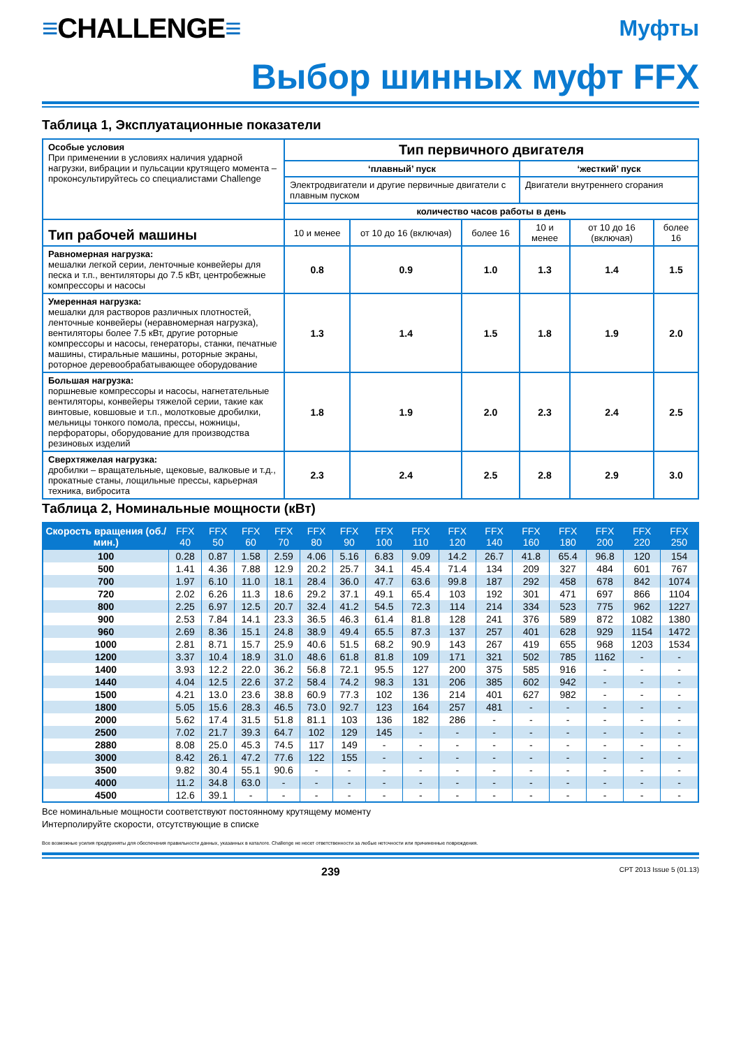≡CHALLENGE≡
Муфты
Выбор шинных муфт FFX
Таблица 1, Эксплуатационные показатели
| Особые условия При применении в условиях наличия ударной нагрузки, вибрации и пульсации крутящего момента – проконсультируйтесь со специалистами Challenge | Тип первичного двигателя | | | | | |
| | ‘плавный’ пуск | | | ‘жесткий’ пуск | | |
| | Электродвигатели и другие первичные двигатели с плавным пуском | | | Двигатели внутреннего сгорания | | |
| | количество часов работы в день | | | | | |
| Тип рабочей машины | 10 и менее | от 10 до 16 (включая) | более 16 | 10 и менее | от 10 до 16 (включая) | более 16 |
| Равномерная нагрузка: мешалки легкой серии, ленточные конвейеры для песка и т.п., вентиляторы до 7.5 кВт, центробежные компрессоры и насосы | 0.8 | 0.9 | 1.0 | 1.3 | 1.4 | 1.5 |
| Умеренная нагрузка: мешалки для растворов различных плотностей, ленточные конвейеры (неравномерная нагрузка), вентиляторы более 7.5 кВт, другие роторные компрессоры и насосы, генераторы, станки, печатные машины, стиральные машины, роторные экраны, роторное деревообрабатывающее оборудование | 1.3 | 1.4 | 1.5 | 1.8 | 1.9 | 2.0 |
| Большая нагрузка: поршневые компрессоры и насосы, нагнетательные вентиляторы, конвейеры тяжелой серии, такие как винтовые, ковшовые и т.п., молотковые дробилки, мельницы тонкого помола, прессы, ножницы, перфораторы, оборудование для производства резиновых изделий | 1.8 | 1.9 | 2.0 | 2.3 | 2.4 | 2.5 |
| Сверхтяжелая нагрузка: дробилки – вращательные, щековые, валковые и т.д., прокатные станы, лощильные прессы, карьерная техника, вибросита | 2.3 | 2.4 | 2.5 | 2.8 | 2.9 | 3.0 |
Таблица 2, Номинальные мощности (кВт)
| Скорость вращения (об./мин.) | FFX 40 | FFX 50 | FFX 60 | FFX 70 | FFX 80 | FFX 90 | FFX 100 | FFX 110 | FFX 120 | FFX 140 | FFX 160 | FFX 180 | FFX 200 | FFX 220 | FFX 250 |
| --- | --- | --- | --- | --- | --- | --- | --- | --- | --- | --- | --- | --- | --- | --- | --- |
| 100 | 0.28 | 0.87 | 1.58 | 2.59 | 4.06 | 5.16 | 6.83 | 9.09 | 14.2 | 26.7 | 41.8 | 65.4 | 96.8 | 120 | 154 |
| 500 | 1.41 | 4.36 | 7.88 | 12.9 | 20.2 | 25.7 | 34.1 | 45.4 | 71.4 | 134 | 209 | 327 | 484 | 601 | 767 |
| 700 | 1.97 | 6.10 | 11.0 | 18.1 | 28.4 | 36.0 | 47.7 | 63.6 | 99.8 | 187 | 292 | 458 | 678 | 842 | 1074 |
| 720 | 2.02 | 6.26 | 11.3 | 18.6 | 29.2 | 37.1 | 49.1 | 65.4 | 103 | 192 | 301 | 471 | 697 | 866 | 1104 |
| 800 | 2.25 | 6.97 | 12.5 | 20.7 | 32.4 | 41.2 | 54.5 | 72.3 | 114 | 214 | 334 | 523 | 775 | 962 | 1227 |
| 900 | 2.53 | 7.84 | 14.1 | 23.3 | 36.5 | 46.3 | 61.4 | 81.8 | 128 | 241 | 376 | 589 | 872 | 1082 | 1380 |
| 960 | 2.69 | 8.36 | 15.1 | 24.8 | 38.9 | 49.4 | 65.5 | 87.3 | 137 | 257 | 401 | 628 | 929 | 1154 | 1472 |
| 1000 | 2.81 | 8.71 | 15.7 | 25.9 | 40.6 | 51.5 | 68.2 | 90.9 | 143 | 267 | 419 | 655 | 968 | 1203 | 1534 |
| 1200 | 3.37 | 10.4 | 18.9 | 31.0 | 48.6 | 61.8 | 81.8 | 109 | 171 | 321 | 502 | 785 | 1162 | - | - |
| 1400 | 3.93 | 12.2 | 22.0 | 36.2 | 56.8 | 72.1 | 95.5 | 127 | 200 | 375 | 585 | 916 | - | - | - |
| 1440 | 4.04 | 12.5 | 22.6 | 37.2 | 58.4 | 74.2 | 98.3 | 131 | 206 | 385 | 602 | 942 | - | - | - |
| 1500 | 4.21 | 13.0 | 23.6 | 38.8 | 60.9 | 77.3 | 102 | 136 | 214 | 401 | 627 | 982 | - | - | - |
| 1800 | 5.05 | 15.6 | 28.3 | 46.5 | 73.0 | 92.7 | 123 | 164 | 257 | 481 | - | - | - | - | - |
| 2000 | 5.62 | 17.4 | 31.5 | 51.8 | 81.1 | 103 | 136 | 182 | 286 | - | - | - | - | - | - |
| 2500 | 7.02 | 21.7 | 39.3 | 64.7 | 102 | 129 | 145 | - | - | - | - | - | - | - | - |
| 2880 | 8.08 | 25.0 | 45.3 | 74.5 | 117 | 149 | - | - | - | - | - | - | - | - | - |
| 3000 | 8.42 | 26.1 | 47.2 | 77.6 | 122 | 155 | - | - | - | - | - | - | - | - | - |
| 3500 | 9.82 | 30.4 | 55.1 | 90.6 | - | - | - | - | - | - | - | - | - | - | - |
| 4000 | 11.2 | 34.8 | 63.0 | - | - | - | - | - | - | - | - | - | - | - | - |
| 4500 | 12.6 | 39.1 | - | - | - | - | - | - | - | - | - | - | - | - | - |
Все номинальные мощности соответствуют постоянному крутящему моменту
Интерполируйте скорости, отсутствующие в списке
Все возможные усилия предприняты для обеспечения правильности данных, указанных в каталоге. Challenge не несет ответственности за любые неточности или причиненные повреждения.
239 CPT 2013 Issue 5 (01.13)